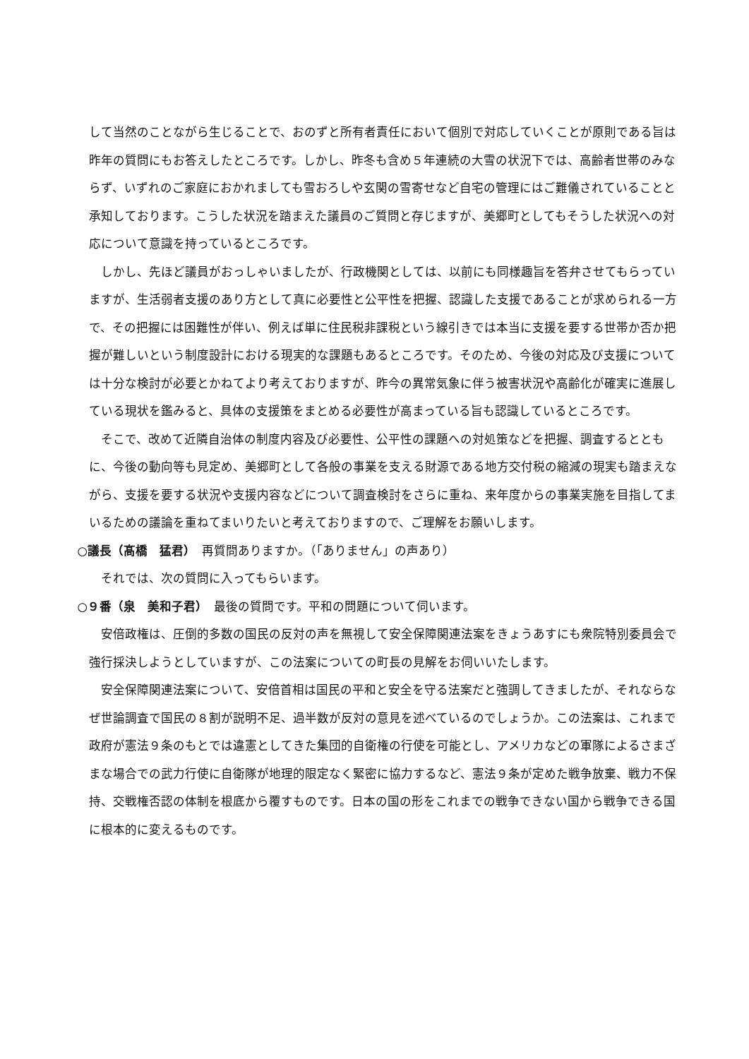して当然のことながら生じることで、おのずと所有者責任において個別で対応していくことが原則である旨は昨年の質問にもお答えしたところです。しかし、昨冬も含め５年連続の大雪の状況下では、高齢者世帯のみならず、いずれのご家庭におかれましても雪おろしや玄関の雪寄せなど自宅の管理にはご難儀されていることと承知しております。こうした状況を踏まえた議員のご質問と存じますが、美郷町としてもそうした状況への対応について意識を持っているところです。
しかし、先ほど議員がおっしゃいましたが、行政機関としては、以前にも同様趣旨を答弁させてもらっていますが、生活弱者支援のあり方として真に必要性と公平性を把握、認識した支援であることが求められる一方で、その把握には困難性が伴い、例えば単に住民税非課税という線引きでは本当に支援を要する世帯か否か把握が難しいという制度設計における現実的な課題もあるところです。そのため、今後の対応及び支援については十分な検討が必要とかねてより考えておりますが、昨今の異常気象に伴う被害状況や高齢化が確実に進展している現状を鑑みると、具体の支援策をまとめる必要性が高まっている旨も認識しているところです。
そこで、改めて近隣自治体の制度内容及び必要性、公平性の課題への対処策などを把握、調査するとともに、今後の動向等も見定め、美郷町として各般の事業を支える財源である地方交付税の縮減の現実も踏まえながら、支援を要する状況や支援内容などについて調査検討をさらに重ね、来年度からの事業実施を目指してまいるための議論を重ねてまいりたいと考えておりますので、ご理解をお願いします。
○議長（髙橋　猛君）　再質問ありますか。（「ありません」の声あり）
それでは、次の質問に入ってもらいます。
○９番（泉　美和子君）　最後の質問です。平和の問題について伺います。
安倍政権は、圧倒的多数の国民の反対の声を無視して安全保障関連法案をきょうあすにも衆院特別委員会で強行採決しようとしていますが、この法案についての町長の見解をお伺いいたします。
安全保障関連法案について、安倍首相は国民の平和と安全を守る法案だと強調してきましたが、それならなぜ世論調査で国民の８割が説明不足、過半数が反対の意見を述べているのでしょうか。この法案は、これまで政府が憲法９条のもとでは違憲としてきた集団的自衛権の行使を可能とし、アメリカなどの軍隊によるさまざまな場合での武力行使に自衛隊が地理的限定なく緊密に協力するなど、憲法９条が定めた戦争放棄、戦力不保持、交戦権否認の体制を根底から覆すものです。日本の国の形をこれまでの戦争できない国から戦争できる国に根本的に変えるものです。